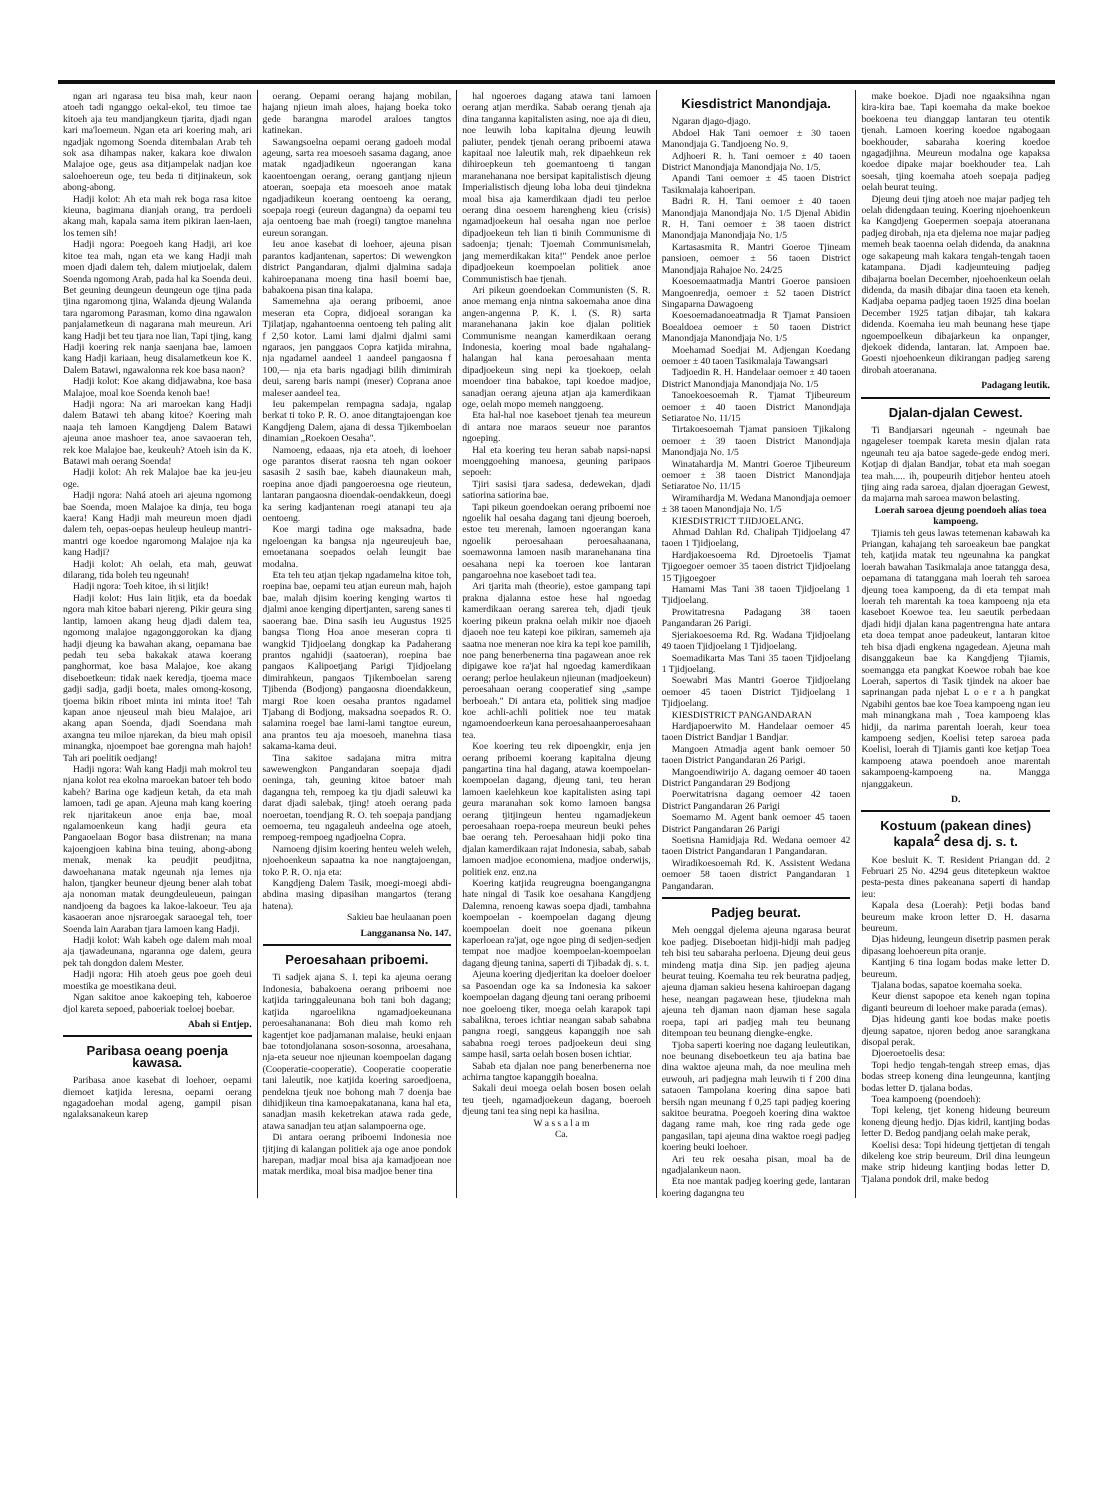ngan ari ngarasa teu bisa mah, keur naon atoeh tadi nganggo oekal-ekol, teu timoe tae kitoeh aja teu mandjangkeun tjarita, djadi ngan kari ma'loemeun. Ngan eta ari koering mah, ari ngadjak ngomong Soenda ditembalan Arab teh sok asa dihampas naker, kakara koe diwalon Malajoe oge, geus asa ditjampelak nadjan koe saloehoereun oge, teu beda ti ditjinakeun, sok abong-abong.
Hadji kolot: Ah eta mah rek boga rasa kitoe kieuna, bagimana dianjah orang, tra perdoeli akang mah, kapala sama item pikiran laen-laen, los temen sih!
Hadji ngora: Poegoeh kang Hadji, ari koe kitoe tea mah, ngan eta we kang Hadji mah moen djadi dalem teh, dalem miutjoelak, dalem Soenda ngomong Arab, pada hal ka Soenda deui. Bet geuning deungeun deungeun oge tjina pada tjina ngaromong tjina, Walanda djeung Walanda tara ngaromong Parasman, komo dina ngawalon panjalametkeun di nagarana mah meureun. Ari kang Hadji bet teu tjara noe lian, Tapi tjing, kang Hadji koering rek nanja saenjana bae, lamoen kang Hadji kariaan, heug disalametkeun koe K. Dalem Batawi, ngawalonna rek koe basa naon?
Hadji kolot: Koe akang didjawabna, koe basa Malajoe, moal koe Soenda kenoh bae!
Hadji ngora: Na ari maroekan kang Hadji dalem Batawi teh abang kitoe? Koering mah naaja teh lamoen Kangdjeng Dalem Batawi ajeuna anoe mashoer tea, anoe savaoeran teh, rek koe Malajoe bae, keukeuh? Atoeh isin da K. Batawi mah oerang Soenda!
Hadji kolot: Ah rek Malajoe bae ka jeu-jeu oge.
Hadji ngora: Nahá atoeh ari ajeuna ngomong bae Soenda, moen Malajoe ka dinja, teu boga kaera! Kang Hadji mah meureun moen djadi dalem teh, oepas-oepas heuleup heuleup mantri-mantri oge koedoe ngaromong Malajoe nja ka kang Hadji?
Hadji kolot: Ah oelah, eta mah, geuwat dilarang, tida boleh teu ngeunah!
Hadji ngora: Toeh kitoe, ih si litjik!
Hadji kolot: Hus lain litjik, eta da boedak ngora mah kitoe babari njereng. Pikir geura sing lantip, lamoen akang heug djadi dalem tea, ngomong malajoe ngagonggorokan ka djang hadji djeung ka bawahan akang, oepamana bae pedah teu seba bakakak atawa koerang panghormat, koe basa Malajoe, koe akang diseboetkeun: tidak naek keredja, tjoema mace gadji sadja, gadji boeta, males omong-kosong, tjoema bikin riboet minta ini minta itoe! Tah kapan anoe njeuseul mah bieu Malajoe, ari akang apan Soenda, djadi Soendana mah axangna teu miloe njarekan, da bieu mah opisil minangka, njoempoet bae gorengna mah hajoh! Tah ari poelitik oedjang!
Hadji ngora: Wah kang Hadji mah mokrol teu njana kolot rea ekolna maroekan batoer teh bodo kabeh? Barina oge kadjeun ketah, da eta mah lamoen, tadi ge apan. Ajeuna mah kang koering rek njaritakeun anoe enja bae, moal ngalamoenkeun kang hadji geura eta Pangaoelaan Bogor basa diistrenan; na mana kajoengjoen kabina bina teuing, abong-abong menak, menak ka peudjit peudjitna, dawoehanana matak ngeunah nja lemes nja halon, tjangker beuneur djeung bener alah tobat aja nonoman matak deungdeuleueun, paingan nandjoeng da bagoes ka lakoe-lakoeur. Teu aja kasaoeran anoe njsraroegak saraoegal teh, toer Soenda lain Aaraban tjara lamoen kang Hadji.
Hadji kolot: Wah kabeh oge dalem mah moal aja tjawadeunana, ngaranna oge dalem, geura pek tah dongdon dalem Mester.
Hadji ngora: Hih atoeh geus poe goeh deui moestika ge moestikana deui.
Ngan sakitoe anoe kakoeping teh, kaboeroe djol kareta sepoed, paboeriak toeloej boebar.
Abah si Entjep.
Paribasa oeang poenja kawasa.
Paribasa anoe kasebat di loehoer, oepami diemoet katjida leresna, oepami oerang ngagadoehan modal ageng, gampil pisan ngalaksanakeun karep
oerang. Oepami oerang hajang mobilan, hajang njieun imah aloes, hajang boeka toko gede barangna marodel araloes tangtos katinekan.
Sawangsoelna oepami oerang gadoeh modal ageung, sarta rea moesoeh sasama dagang, anoe matak ngadjadikeun ngoerangan kana kaoentoengan oerang, oerang gantjang njieun atoeran, soepaja eta moesoeh anoe matak ngadjadikeun koerang oentoeng ka oerang, soepaja roegi (eureun dagangna) da oepami teu aja oentoeng bae mah (roegi) tangtoe manehna eureun sorangan.
Ieu anoe kasebat di loehoer, ajeuna pisan parantos kadjantenan, sapertos: Di wewengkon district Pangandaran, djalmi djalmina sadaja kahiroepanana moeng tina hasil boemi bae, babakoena pisan tina kalapa.
Samemehna aja oerang priboemi, anoe meseran eta Copra, didjoeal sorangan ka Tjilatjap, ngahantoenna oentoeng teh paling alit f 2,50 kotor. Lami lami djalmi djalmi sami ngaraos, jen panggaos Copra katjida mirahna, nja ngadamel aandeel 1 aandeel pangaosna f 100,— nja eta baris ngadjagi bilih dimimirah deui, sareng baris nampi (meser) Coprana anoe maleser aandeel tea.
Ieu pakempelan rempagna sadaja, ngalap berkat ti toko P. R. O. anoe ditangtajoengan koe Kangdjeng Dalem, ajana di dessa Tjikemboelan dinamian „Roekoen Oesaha".
Namoeng, edaaas, nja eta atoeh, di loehoer oge parantos diserat raosna teh ngan ookoer sasasih 2 sasih bae, kabeh diaunakeun mah, roepina anoe djadi pangoeroesna oge rieuteun, lantaran pangaosna dioendak-oendakkeun, doegi ka sering kadjantenan roegi atanapi teu aja oentoeng.
Koe margi tadina oge maksadna, bade ngeloengan ka bangsa nja ngeureujeuh bae, emoetanana soepados oelah leungit bae modalna.
Eta teh teu atjan tjekap ngadamelna kitoe toh, roepina bae, oepami teu atjan eureun mah, hajoh bae, malah djisim koering kenging wartos ti djalmi anoe kenging dipertjanten, sareng sanes ti saoerang bae. Dina sasih ieu Augustus 1925 bangsa Tiong Hoa anoe meseran copra ti wangkid Tjidjoelang dongkap ka Padaherang prantos ngahidji (saatoeran), roepina bae pangaos Kalipoetjang Parigi Tjidjoelang dimirahkeun, pangaos Tjikemboelan sareng Tjibenda (Bodjong) pangaosna dioendakkeun, margi Roe koen oesaha prantos ngadamel Tjabang di Bodjong, maksadna soepados R. O. salamina roegel bae lami-lami tangtoe eureun, ana prantos teu aja moesoeh, manehna tiasa sakama-kama deui.
Tina sakitoe sadajana mitra mitra sawewengkon Pangandaran soepaja djadi oeninga, tah, geuning kitoe batoer mah dagangna teh, rempoeg ka tju djadi saleuwi ka darat djadi salebak, tjing! atoeh oerang pada noeroetan, toendjang R. O. teh soepaja pandjang oemoerna, teu ngagaleuh andeelna oge atoeh, rempoeg-rempoeg ngadjoelna Copra.
Namoeng djisim koering henteu weleh weleh, njoehoenkeun sapaatna ka noe nangtajoengan, toko P. R. O. nja eta:
Kangdjeng Dalem Tasik, moegi-moegi abdi-abdina masing dipasihan mangartos (terang hatena).
Sakieu bae heulaanan poen
Langganansa No. 147.
Peroesahaan priboemi.
Ti sadjek ajana S. I. tepi ka ajeuna oerang Indonesia, babakoena oerang priboemi noe katjida taringgaleunana boh tani boh dagang; katjida ngaroelikna ngamadjoekeunana peroesahananana: Boh dieu mah komo reh kagentjet koe padjamanan malaise, beuki enjaan bae totondjolanana soson-sosonna, aroesahana, nja-eta seueur noe njieunan koempoelan dagang (Cooperatie-cooperatie). Cooperatie cooperatie tani laleutik, noe katjida koering saroedjoena, pendekna tjeuk noe bohong mah 7 doenja bae dihidjikeun tina kamoepakatanana, kana hal eta, sanadjan masih keketrekan atawa rada gede, atawa sanadjan teu atjan salampoerna oge.
Di antara oerang priboemi Indonesia noe tjitjing di kalangan politiek aja oge anoe pondok harepan, madjar moal bisa aja kamadjoean noe matak merdika, moal bisa madjoe bener tina
hal ngoeroes dagang atawa tani lamoen oerang atjan merdika. Sabab oerang tjenah aja dina tanganna kapitalisten asing, noe aja di dieu, noe leuwih loba kapitalna djeung leuwih paliuter, pendek tjenah oerang priboemi atawa kapitaal noe laleutik mah, rek dipaehkeun rek dihiroepkeun teh goemantoeng ti tangan maranehanana noe bersipat kapitalistisch djeung Imperialistisch djeung loba loba deui tjindekna moal bisa aja kamerdikaan djadi teu perloe oerang dina oesoem harengheng kieu (crisis) ngamadjoekeun hal oesaha ngan noe perloe dipadjoekeun teh lian ti binih Communisme di sadoenja; tjenah: Tjoemah Communismelah, jang memerdikakan kita!" Pendek anoe perloe dipadjoekeun koempoelan politiek anoe Communistisch bae tjenah.
Ari pikeun goendoekan Communisten (S. R. anoe memang enja nintna sakoemaha anoe dina angen-angenna P. K. I. (S. R) sarta maranehanana jakin koe djalan politiek Communisme neangan kamerdikaan oerang Indonesia, koering moal bade ngahalang-halangan hal kana peroesahaan menta dipadjoekeun sing nepi ka tjoekoep, oelah moendoer tina babakoe, tapi koedoe madjoe, sanadjan oerang ajeuna atjan aja kamerdikaan oge, oelah mopo memeh nanggoeng.
Eta hal-hal noe kaseboet tjenah tea meureun di antara noe maraos seueur noe parantos ngoeping.
Hal eta koering teu heran sabab napsi-napsi moenggoehing manoesa, geuning paripaos sepoeh:
Tjiri sasisi tjara sadesa, dedewekan, djadi satiorina satiorina bae.
Tapi pikeun goendoekan oerang priboemi noe ngoelik hal oesaha dagang tani djeung boeroeh, estoe teu merenah, lamoen ngoerangan kana ngoelik peroesahaan peroesahaanana, soemawonna lamoen nasib maranehanana tina oesahana nepi ka toeroen koe lantaran pangaroehna noe kaseboet tadi tea.
Ari tjarita mah (theorie), estoe gampang tapi prakna djalanna estoe hese hal ngoedag kamerdikaan oerang sarerea teh, djadi tjeuk koering pikeun prakna oelah mikir noe djaoeh djaoeh noe teu katepi koe pikiran, samemeh aja saatna noe meneran noe kira ka tepi koe pamilih, noe pang benerbenerna tina pagawean anoe rek dipigawe koe ra'jat hal ngoedag kamerdikaan oerang; perloe heulakeun njieunan (madjoekeun) peroesahaan oerang cooperatief sing „sampe berboeah." Di antara eta, politiek sing madjoe koe achli-achli politiek noe teu matak ngamoendoerkeun kana peroesahaanperoesahaan tea.
Koe koering teu rek dipoengkir, enja jen oerang priboemi koerang kapitalna djeung pangartina tina hal dagang, atawa koempoelan-koempoelan dagang, djeung tani, teu heran lamoen kaelehkeun koe kapitalisten asing tapi geura maranahan sok komo lamoen bangsa oerang tjitjingeun henteu ngamadjekeun peroesahaan roepa-roepa meureun beuki pehes bae oerang teh. Peroesahaan hidji poko tina djalan kamerdikaan rajat Indonesia, sabab, sabab lamoen madjoe economiena, madjoe onderwijs, politiek enz. enz.na
Koering katjida reugreugna boengangangna hate ningal di Tasik koe oesahana Kangdjeng Dalemna, renoeng kawas soepa djadi, tambahna koempoelan - koempoelan dagang djeung koempoelan doeit noe goenana pikeun kaperloean ra'jat, oge ngoe ping di sedjen-sedjen tempat noe madjoe koempoelan-koempoelan dagang djeung tanina, saperti di Tjibadak dj. s. t.
Ajeuna koering djedjeritan ka doeloer doeloer sa Pasoendan oge ka sa Indonesia ka sakoer koempoelan dagang djeung tani oerang priboemi noe goeloeng tiker, moega oelah karapok tapi sabalikna, teroes ichtiar neangan sabab sababna pangna roegi, sanggeus kapanggih noe sah sababna roegi teroes padjoekeun deui sing sampe hasil, sarta oelah bosen bosen ichtiar.
Sabab eta djalan noe pang benerbenerna noe achirna tangtoe kapanggih boealna.
Sakali deui moega oelah bosen bosen oelah teu tjeeh, ngamadjoekeun dagang, boeroeh djeung tani tea sing nepi ka hasilna.
W a s s a l a m
Ca.
Kiesdistrict Manondjaja.
Ngaran djago-djago.
Abdoel Hak Tani oemoer ± 30 taoen Manondjaja G. Tandjoeng No. 9.
Adjhoeri R. h. Tani oemoer ± 40 taoen District Manondjaja Manondjaja No. 1/5.
Apandi Tani oemoer ± 45 taoen District Tasikmalaja kahoeripan.
Badri R. H. Tani oemoer ± 40 taoen Manondjaja Manondjaja No. 1/5 Djenal Abidin R. H. Tani oemoer ± 38 taoen district Manondjaja Manondjaja No. 1/5
Kartasasmita R. Mantri Goeroe Tjineam pansioen, oemoer ± 56 taoen District Manondjaja Rahajoe No. 24/25
Koesoemaatmadja Mantri Goeroe pansioen Mangoenredja, oemoer ± 52 taoen District Singaparna Dawagoeng
Koesoemadanoeatmadja R Tjamat Pansioen Boealdoea oemoer ± 50 taoen District Manondjaja Manondjaja No. 1/5
Moehamad Soedjai M. Adjengan Koedang oemoer ± 40 taoen Tasikmalaja Tawangsari
Tadjoedin R. H. Handelaar oemoer ± 40 taoen District Manondjaja Manondjaja No. 1/5
Tanoekoesoemah R. Tjamat Tjibeureum oemoer ± 40 taoen District Manondjaja Setiaratoe No. 11/15
Tirtakoesoemah Tjamat pansioen Tjikalong oemoer ± 39 taoen District Manondjaja Manondjaja No. 1/5
Winatahardja M. Mantri Goeroe Tjibeureum oemoer ± 38 taoen District Manondjaja Setiaratoe No. 11/15
Wiramihardja M. Wedana Manondjaja oemoer ± 38 taoen Manondjaja No. 1/5
KIESDISTRICT TJIDJOELANG.
Ahmad Dahlan Rd. Chalipah Tjidjoelang 47 taoen 1 Tjidjoelang,
Hardjakoesoema Rd. Djroetoelis Tjamat Tjigoegoer oemoer 35 taoen district Tjidjoelang 15 Tjigoegoer
Hamami Mas Tani 38 taoen Tjidjoelang 1 Tjidjoelang.
Prowitatresna Padagang 38 taoen Pangandaran 26 Parigi.
Sjeriakoesoema Rd. Rg. Wadana Tjidjoelang 49 taoen Tjidjoelang 1 Tjidjoelang.
Soemadikarta Mas Tani 35 taoen Tjidjoelang 1 Tjidjoelang.
Soewabri Mas Mantri Goeroe Tjidjoelang oemoer 45 taoen District Tjidjoelang 1 Tjidjoelang.
KIESDISTRICT PANGANDARAN
Hardjapoerwito M. Handelaar oemoer 45 taoen District Bandjar 1 Bandjar.
Mangoen Atmadja agent bank oemoer 50 taoen District Pangandaran 26 Parigi.
Mangoendiwirijo A. dagang oemoer 40 taoen District Pangandaran 29 Bodjong
Poerwitatrisna dagang oemoer 42 taoen District Pangandaran 26 Parigi
Soemarno M. Agent bank oemoer 45 taoen District Pangandaran 26 Parigi
Soetisna Hamidjaja Rd. Wedana oemoer 42 taoen District Pangandaran 1 Pangandaran.
Wiradikoesoemah Rd. K. Assistent Wedana oemoer 58 taoen district Pangandaran 1 Pangandaran.
Padjeg beurat.
Meh oenggal djelema ajeuna ngarasa beurat koe padjeg. Diseboetan hidji-hidji mah padjeg teh bisi teu sabaraha perloena. Djeung deui geus mindeng matja dina Sip. jen padjeg ajeuna beurat teuing. Koemaha teu rek beuratna padjeg, ajeuna djaman sakieu hesena kahiroepan dagang hese, neangan pagawean hese, tjiudekna mah ajeuna teh djaman naon djaman hese sagala roepa, tapi ari padjeg mah teu beunang ditempoan teu beunang diengke-engke.
Tjoba saperti koering noe dagang leuleutikan, noe beunang diseboetkeun teu aja batina bae dina waktoe ajeuna mah, da noe meulina meh euwouh, ari padjegna mah leuwih ti f 200 dina sataoen Tampolana koering dina sapoe bati bersih ngan meunang f 0,25 tapi padjeg koering sakitoe beuratna. Poegoeh koering dina waktoe dagang rame mah, koe ring rada gede oge pangasilan, tapi ajeuna dina waktoe roegi padjeg koering beuki loehoer.
Ari teu rek oesaha pisan, moal ba de ngadjalankeun naon.
Eta noe mantak padjeg koering gede, lantaran koering dagangna teu
make boekoe. Djadi noe ngaaksihna ngan kira-kira bae. Tapi koemaha da make boekoe boekoena teu dianggap lantaran teu otentik tjenah. Lamoen koering koedoe ngabogaan boekhouder, sabaraha koering koedoe ngagadjihna. Meureun modalna oge kapaksa koedoe dipake majar boekhouder tea. Lah soesah, tjing koemaha atoeh soepaja padjeg oelah beurat teuing.
Djeung deui tjing atoeh noe majar padjeg teh oelah didengdaan teuing. Koering njoehoenkeun ka Kangdjeng Goepermen soepaja atoeranana padjeg dirobah, nja eta djelema noe majar padjeg memeh beak taoenna oelah didenda, da anaknna oge sakapeung mah kakara tengah-tengah taoen katampana. Djadi kadjeunteuing padjeg dibajarna boelan December, njoehoenkeun oelah didenda, da masih dibajar dina taoen eta keneh. Kadjaba oepama padjeg taoen 1925 dina boelan December 1925 tatjan dibajar, tah kakara didenda. Koemaha ieu mah beunang hese tjape ngoempoelkeun dibajarkeun ka onpanger, djekoek didenda, lantaran. lat. Ampoen bae. Goesti njoehoenkeun dikirangan padjeg sareng dirobah atoeranana.
Padagang leutik.
Djalan-djalan Cewest.
Ti Bandjarsari ngeunah - ngeunah bae ngageleser toempak kareta mesin djalan rata ngeunah teu aja batoe sagede-gede endog meri. Kotjap di djalan Bandjar, tobat eta mah soegan tea mah..... ih, poupeurih ditjebor henteu atoeh tjing aing rada saroea, djalan djoeragan Gewest, da majarna mah saroea mawon belasting.
Loerah saroea djeung poendoeh alias toea kampoeng.
Tjiamis teh geus lawas tetemenan kabawah ka Priangan, kahajang teh saroeakeun bae pangkat teh, katjida matak teu ngeunahna ka pangkat loerah bawahan Tasikmalaja anoe tatangga desa, oepamana di tatanggana mah loerah teh saroea djeung toea kampoeng, da di eta tempat mah loerah teh marentah ka toea kampoeng nja eta kaseboet Koewoe tea. Ieu saeutik perbedaan djadi hidji djalan kana pagentrengna hate antara eta doea tempat anoe padeukeut, lantaran kitoe teh bisa djadi engkena ngagedean. Ajeuna mah disanggakeun bae ka Kangdjeng Tjiamis, soemangga eta pangkat Koewoe robah bae koe Loerah, sapertos di Tasik tjindek na akoer bae saprinangan pada njebat L o e r a h pangkat Ngabihi gentos bae koe Toea kampoeng ngan ieu mah minangkana mah , Toea kampoeng klas hidji, da narima parentah loerah, keur toea kampoeng sedjen, Koelisi tetep saroea pada Koelisi, loerah di Tjiamis ganti koe ketjap Toea kampoeng atawa poendoeh anoe marentah sakampoeng-kampoeng na. Mangga njanggakeun.
D.
Kostuum (pakean dines) kapala<sup>2</sup> desa dj. s. t.
Koe besluit K. T. Resident Priangan dd. 2 Februari 25 No. 4294 geus ditetepkeun waktoe pesta-pesta dines pakeanana saperti di handap ieu:
Kapala desa (Loerah): Petji bodas band beureum make kroon letter D. H. dasarna beureum.
Djas hideung, leungeun disetrip pasmen perak dipasang loehoereun pita oranje.
Kantjing 6 tina logam bodas make letter D. beureum.
Tjalana bodas, sapatoe koemaha soeka.
Keur dienst sapopoe eta keneh ngan topina diganti beureum di loehoer make parada (emas).
Djas hideung ganti koe bodas make poetis djeung sapatoe, njoren bedog anoe sarangkana disopal perak.
Djoeroetoelis desa:
Topi hedjo tengah-tengah streep emas, djas bodas streep koneng dina leungeunna, kantjing bodas letter D. tjalana bodas.
Toea kampoeng (poendoeh):
Topi keleng, tjet koneng hideung beureum koneng djeung hedjo. Djas kidril, kantjing bodas letter D. Bedog pandjang oelah make perak,
Koelisi desa: Topi hideung tjettjetan di tengah dikeleng koe strip beureum. Dril dina leungeun make strip hideung kantjing bodas letter D. Tjalana pondok dril, make bedog